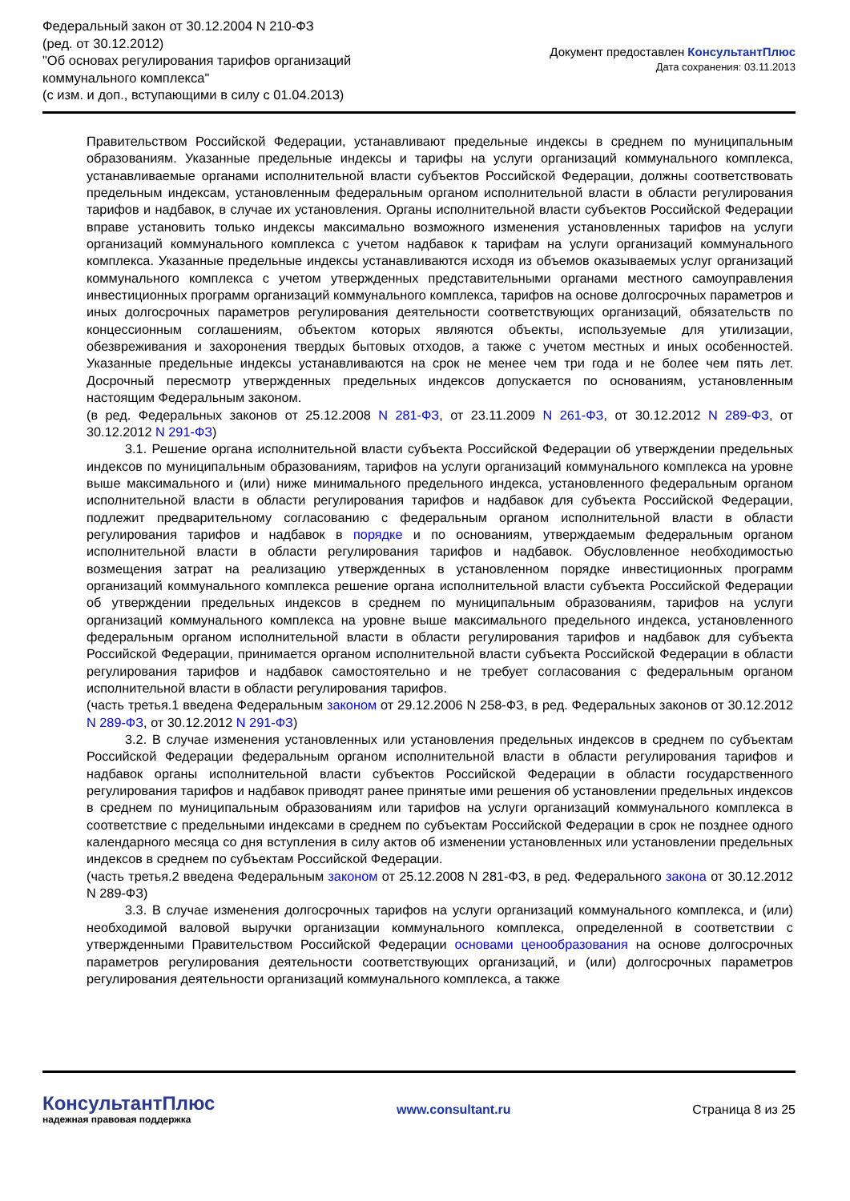Федеральный закон от 30.12.2004 N 210-ФЗ
(ред. от 30.12.2012)
"Об основах регулирования тарифов организаций
коммунального комплекса"
(с изм. и доп., вступающими в силу с 01.04.2013)
Документ предоставлен КонсультантПлюс
Дата сохранения: 03.11.2013
Правительством Российской Федерации, устанавливают предельные индексы в среднем по муниципальным образованиям. Указанные предельные индексы и тарифы на услуги организаций коммунального комплекса, устанавливаемые органами исполнительной власти субъектов Российской Федерации, должны соответствовать предельным индексам, установленным федеральным органом исполнительной власти в области регулирования тарифов и надбавок, в случае их установления. Органы исполнительной власти субъектов Российской Федерации вправе установить только индексы максимально возможного изменения установленных тарифов на услуги организаций коммунального комплекса с учетом надбавок к тарифам на услуги организаций коммунального комплекса. Указанные предельные индексы устанавливаются исходя из объемов оказываемых услуг организаций коммунального комплекса с учетом утвержденных представительными органами местного самоуправления инвестиционных программ организаций коммунального комплекса, тарифов на основе долгосрочных параметров и иных долгосрочных параметров регулирования деятельности соответствующих организаций, обязательств по концессионным соглашениям, объектом которых являются объекты, используемые для утилизации, обезвреживания и захоронения твердых бытовых отходов, а также с учетом местных и иных особенностей. Указанные предельные индексы устанавливаются на срок не менее чем три года и не более чем пять лет. Досрочный пересмотр утвержденных предельных индексов допускается по основаниям, установленным настоящим Федеральным законом.
(в ред. Федеральных законов от 25.12.2008 N 281-ФЗ, от 23.11.2009 N 261-ФЗ, от 30.12.2012 N 289-ФЗ, от 30.12.2012 N 291-ФЗ)
3.1. Решение органа исполнительной власти субъекта Российской Федерации об утверждении предельных индексов по муниципальным образованиям, тарифов на услуги организаций коммунального комплекса на уровне выше максимального и (или) ниже минимального предельного индекса, установленного федеральным органом исполнительной власти в области регулирования тарифов и надбавок для субъекта Российской Федерации, подлежит предварительному согласованию с федеральным органом исполнительной власти в области регулирования тарифов и надбавок в порядке и по основаниям, утверждаемым федеральным органом исполнительной власти в области регулирования тарифов и надбавок. Обусловленное необходимостью возмещения затрат на реализацию утвержденных в установленном порядке инвестиционных программ организаций коммунального комплекса решение органа исполнительной власти субъекта Российской Федерации об утверждении предельных индексов в среднем по муниципальным образованиям, тарифов на услуги организаций коммунального комплекса на уровне выше максимального предельного индекса, установленного федеральным органом исполнительной власти в области регулирования тарифов и надбавок для субъекта Российской Федерации, принимается органом исполнительной власти субъекта Российской Федерации в области регулирования тарифов и надбавок самостоятельно и не требует согласования с федеральным органом исполнительной власти в области регулирования тарифов.
(часть третья.1 введена Федеральным законом от 29.12.2006 N 258-ФЗ, в ред. Федеральных законов от 30.12.2012 N 289-ФЗ, от 30.12.2012 N 291-ФЗ)
3.2. В случае изменения установленных или установления предельных индексов в среднем по субъектам Российской Федерации федеральным органом исполнительной власти в области регулирования тарифов и надбавок органы исполнительной власти субъектов Российской Федерации в области государственного регулирования тарифов и надбавок приводят ранее принятые ими решения об установлении предельных индексов в среднем по муниципальным образованиям или тарифов на услуги организаций коммунального комплекса в соответствие с предельными индексами в среднем по субъектам Российской Федерации в срок не позднее одного календарного месяца со дня вступления в силу актов об изменении установленных или установлении предельных индексов в среднем по субъектам Российской Федерации.
(часть третья.2 введена Федеральным законом от 25.12.2008 N 281-ФЗ, в ред. Федерального закона от 30.12.2012 N 289-ФЗ)
3.3. В случае изменения долгосрочных тарифов на услуги организаций коммунального комплекса, и (или) необходимой валовой выручки организации коммунального комплекса, определенной в соответствии с утвержденными Правительством Российской Федерации основами ценообразования на основе долгосрочных параметров регулирования деятельности соответствующих организаций, и (или) долгосрочных параметров регулирования деятельности организаций коммунального комплекса, а также
КонсультантПлюс
надежная правовая поддержка
www.consultant.ru Страница 8 из 25